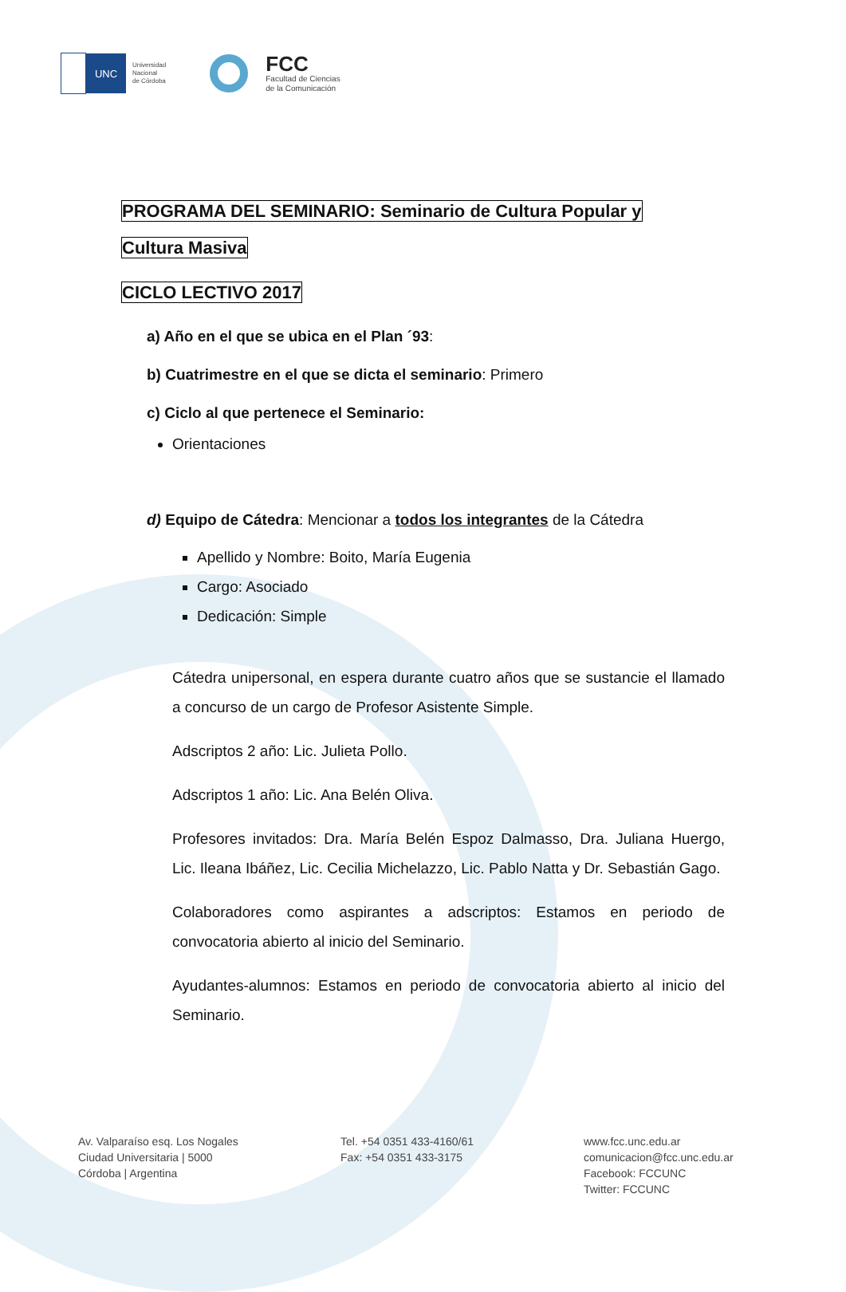UNC
Universidad
Nacional
de Córdoba
FCC
Facultad de Ciencias
de la Comunicación
PROGRAMA DEL SEMINARIO: Seminario de Cultura Popular y
Cultura Masiva
CICLO LECTIVO 2017
a) Año en el que se ubica en el Plan ´93:
b) Cuatrimestre en el que se dicta el seminario: Primero
c) Ciclo al que pertenece el Seminario:
Orientaciones
d) Equipo de Cátedra: Mencionar a todos los integrantes de la Cátedra
Apellido y Nombre: Boito, María Eugenia
Cargo: Asociado
Dedicación: Simple
Cátedra unipersonal, en espera durante cuatro años que se sustancie el llamado a concurso de un cargo de Profesor Asistente Simple.
Adscriptos 2 año: Lic. Julieta Pollo.
Adscriptos 1 año: Lic. Ana Belén Oliva.
Profesores invitados: Dra. María Belén Espoz Dalmasso, Dra. Juliana Huergo, Lic. Ileana Ibáñez, Lic. Cecilia Michelazzo, Lic. Pablo Natta y Dr. Sebastián Gago.
Colaboradores como aspirantes a adscriptos: Estamos en periodo de convocatoria abierto al inicio del Seminario.
Ayudantes-alumnos: Estamos en periodo de convocatoria abierto al inicio del Seminario.
Av. Valparaíso esq. Los Nogales
Ciudad Universitaria | 5000
Córdoba | Argentina
Tel. +54 0351 433-4160/61
Fax: +54 0351 433-3175
www.fcc.unc.edu.ar
comunicacion@fcc.unc.edu.ar
Facebook: FCCUNC
Twitter: FCCUNC